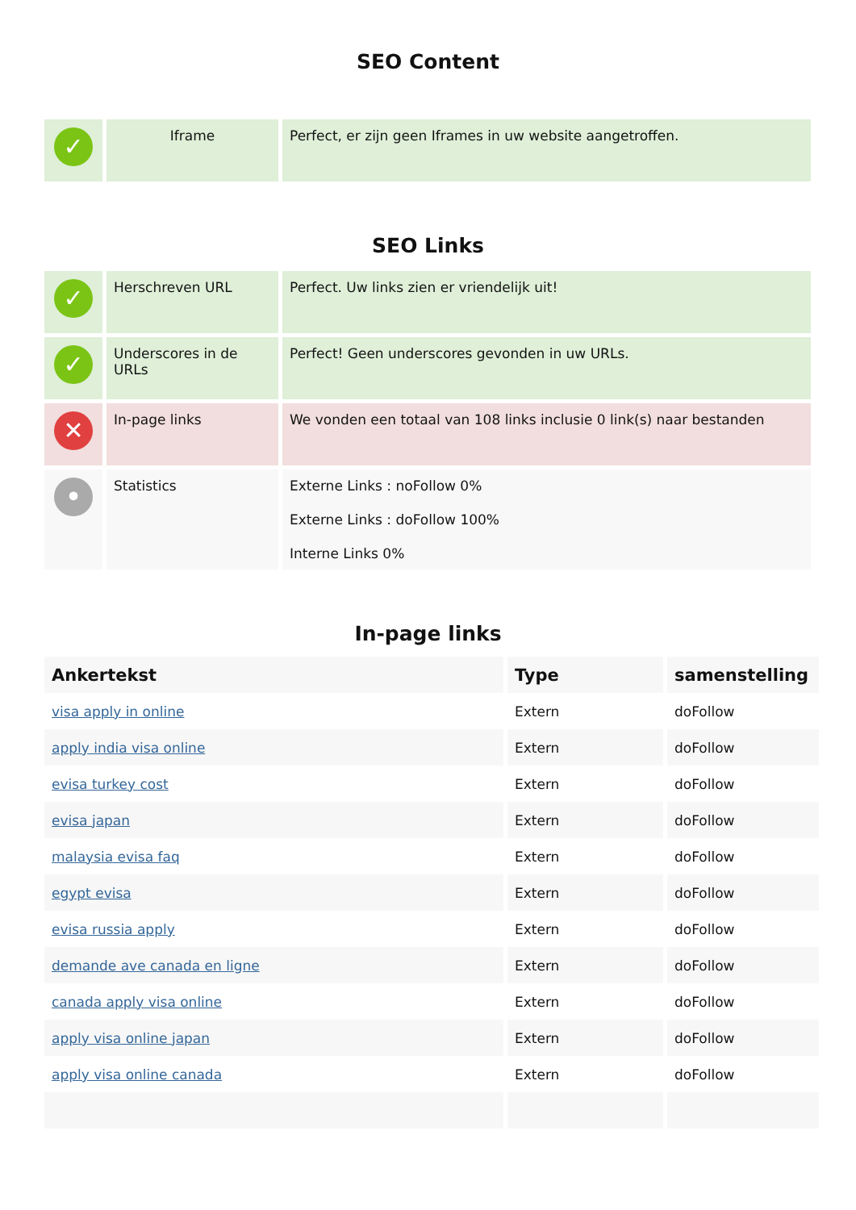SEO Content
| ✓ | Iframe | Perfect, er zijn geen Iframes in uw website aangetroffen. |
SEO Links
| ✓ | Herschreven URL | Perfect. Uw links zien er vriendelijk uit! |
| ✓ | Underscores in de URLs | Perfect! Geen underscores gevonden in uw URLs. |
| ✕ | In-page links | We vonden een totaal van 108 links inclusie 0 link(s) naar bestanden |
| • | Statistics | Externe Links : noFollow 0% Externe Links : doFollow 100% Interne Links 0% |
In-page links
| Ankertekst | Type | samenstelling |
| --- | --- | --- |
| visa apply in online | Extern | doFollow |
| apply india visa online | Extern | doFollow |
| evisa turkey cost | Extern | doFollow |
| evisa japan | Extern | doFollow |
| malaysia evisa faq | Extern | doFollow |
| egypt evisa | Extern | doFollow |
| evisa russia apply | Extern | doFollow |
| demande ave canada en ligne | Extern | doFollow |
| canada apply visa online | Extern | doFollow |
| apply visa online japan | Extern | doFollow |
| apply visa online canada | Extern | doFollow |